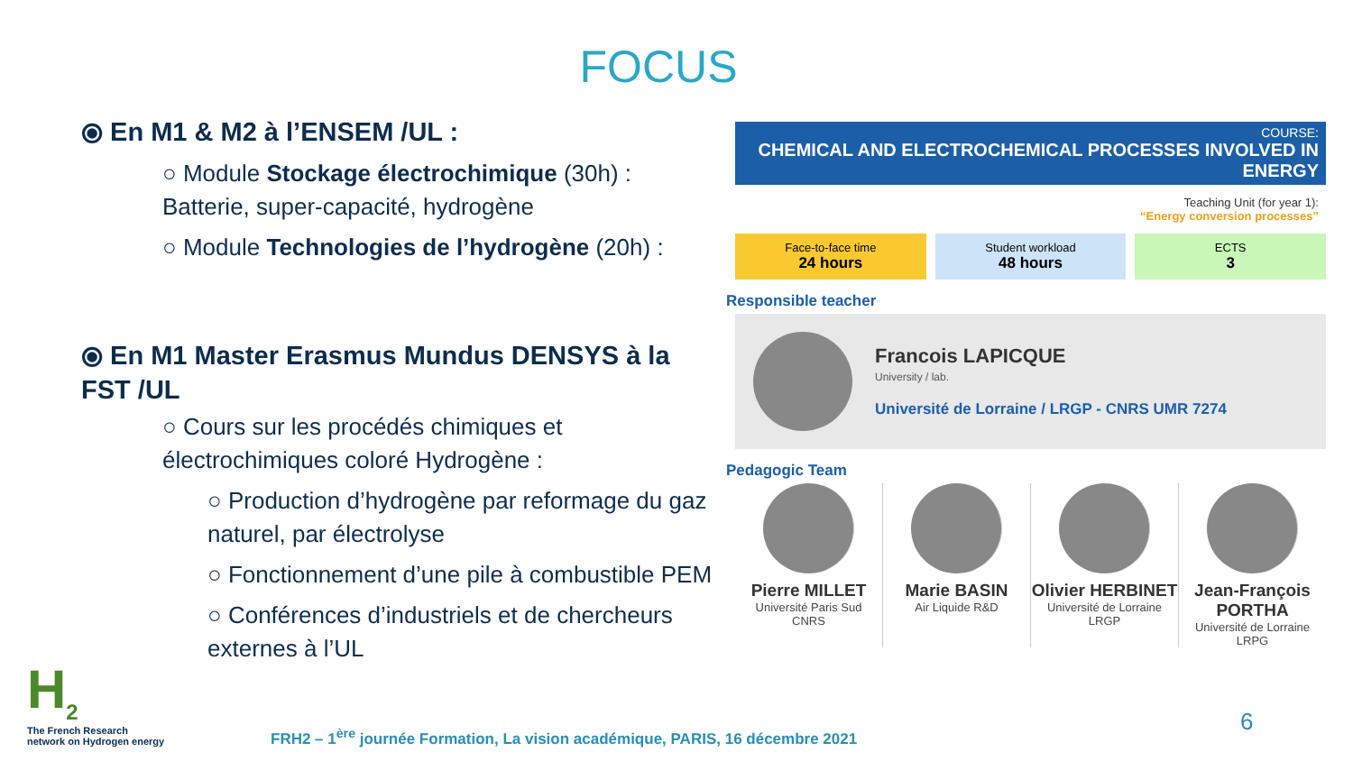FOCUS
⦿ En M1 & M2 à l’ENSEM /UL :
○ Module Stockage électrochimique (30h) : Batterie, super-capacité, hydrogène
○ Module Technologies de l’hydrogène (20h) :
⦿ En M1 Master Erasmus Mundus DENSYS à la FST /UL
○ Cours sur les procédés chimiques et électrochimiques coloré Hydrogène :
○ Production d’hydrogène par reformage du gaz naturel, par électrolyse
○ Fonctionnement d’une pile à combustible PEM
○ Conférences d’industriels et de chercheurs externes à l’UL
COURSE:
CHEMICAL AND ELECTROCHEMICAL PROCESSES INVOLVED IN ENERGY
Teaching Unit (for year 1):
“Energy conversion processes”
Face-to-face time
24 hours
Student workload
48 hours
ECTS
3
Responsible teacher
Francois LAPICQUE
University / lab.
Université de Lorraine / LRGP - CNRS UMR 7274
Pedagogic Team
Pierre MILLET
Université Paris Sud
CNRS
Marie BASIN
Air Liquide R&D
Olivier HERBINET
Université de Lorraine
LRGP
Jean-François PORTHA
Université de Lorraine
LRPG
H<sub>2</sub>
The French Research
network on Hydrogen energy
FRH2 – 1<sup>ère</sup> journée Formation, La vision académique, PARIS, 16 décembre 2021
6